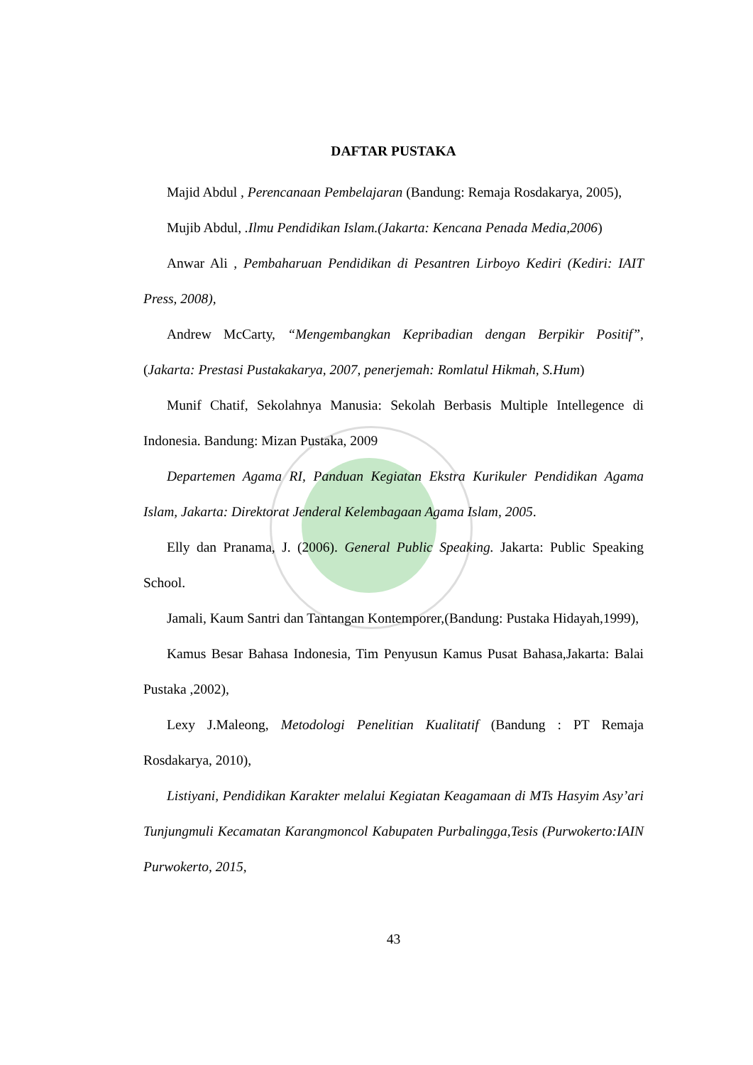DAFTAR PUSTAKA
Majid Abdul , Perencanaan Pembelajaran (Bandung: Remaja Rosdakarya, 2005),
Mujib Abdul, .Ilmu Pendidikan Islam.(Jakarta: Kencana Penada Media,2006)
Anwar Ali , Pembaharuan Pendidikan di Pesantren Lirboyo Kediri (Kediri: IAIT Press, 2008),
Andrew McCarty, “Mengembangkan Kepribadian dengan Berpikir Positif”, (Jakarta: Prestasi Pustakakarya, 2007, penerjemah: Romlatul Hikmah, S.Hum)
Munif Chatif, Sekolahnya Manusia: Sekolah Berbasis Multiple Intellegence di Indonesia. Bandung: Mizan Pustaka, 2009
Departemen Agama RI, Panduan Kegiatan Ekstra Kurikuler Pendidikan Agama Islam, Jakarta: Direktorat Jenderal Kelembagaan Agama Islam, 2005.
Elly dan Pranama, J. (2006). General Public Speaking. Jakarta: Public Speaking School.
Jamali, Kaum Santri dan Tantangan Kontemporer,(Bandung: Pustaka Hidayah,1999),
Kamus Besar Bahasa Indonesia, Tim Penyusun Kamus Pusat Bahasa,Jakarta: Balai Pustaka ,2002),
Lexy J.Maleong, Metodologi Penelitian Kualitatif (Bandung : PT Remaja Rosdakarya, 2010),
Listiyani, Pendidikan Karakter melalui Kegiatan Keagamaan di MTs Hasyim Asy’ari Tunjungmuli Kecamatan Karangmoncol Kabupaten Purbalingga,Tesis (Purwokerto:IAIN Purwokerto, 2015,
43